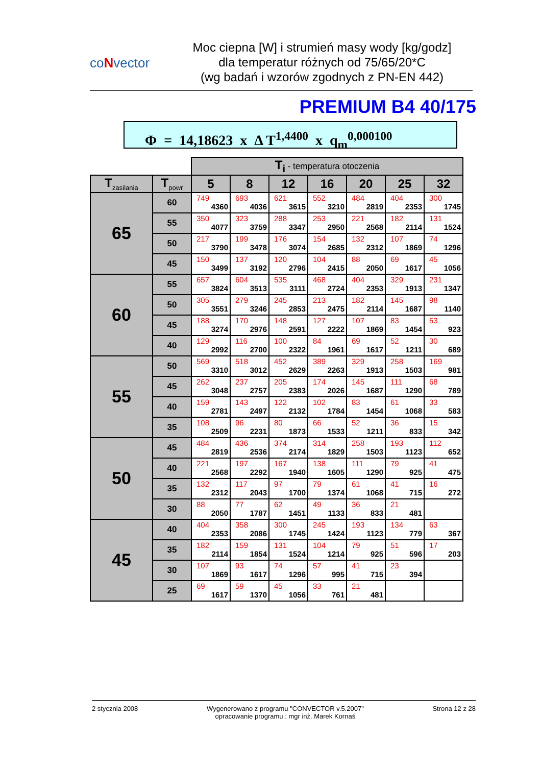coNvector
Moc ciepna [W] i strumień masy wody [kg/godz]
dla temperatur różnych od 75/65/20*C
(wg badań i wzorów zgodnych z PN-EN 442)
PREMIUM B4 40/175
Φ = 14,18623 x Δ T<sup>1,4400</sup> x q<sub>m</sub><sup>0,000100</sup>
| | | T<sub>i</sub> - temperatura otoczenia | | | | | | |
| T<sub>zasilania</sub> | T<sub>powr</sub> | 5 | 8 | 12 | 16 | 20 | 25 | 32 |
| 65 | 60 | 749 4360 | 693 4036 | 621 3615 | 552 3210 | 484 2819 | 404 2353 | 300 1745 |
| | 55 | 350 4077 | 323 3759 | 288 3347 | 253 2950 | 221 2568 | 182 2114 | 131 1524 |
| | 50 | 217 3790 | 199 3478 | 176 3074 | 154 2685 | 132 2312 | 107 1869 | 74 1296 |
| | 45 | 150 3499 | 137 3192 | 120 2796 | 104 2415 | 88 2050 | 69 1617 | 45 1056 |
| 60 | 55 | 657 3824 | 604 3513 | 535 3111 | 468 2724 | 404 2353 | 329 1913 | 231 1347 |
| | 50 | 305 3551 | 279 3246 | 245 2853 | 213 2475 | 182 2114 | 145 1687 | 98 1140 |
| | 45 | 188 3274 | 170 2976 | 148 2591 | 127 2222 | 107 1869 | 83 1454 | 53 923 |
| | 40 | 129 2992 | 116 2700 | 100 2322 | 84 1961 | 69 1617 | 52 1211 | 30 689 |
| 55 | 50 | 569 3310 | 518 3012 | 452 2629 | 389 2263 | 329 1913 | 258 1503 | 169 981 |
| | 45 | 262 3048 | 237 2757 | 205 2383 | 174 2026 | 145 1687 | 111 1290 | 68 789 |
| | 40 | 159 2781 | 143 2497 | 122 2132 | 102 1784 | 83 1454 | 61 1068 | 33 583 |
| | 35 | 108 2509 | 96 2231 | 80 1873 | 66 1533 | 52 1211 | 36 833 | 15 342 |
| 50 | 45 | 484 2819 | 436 2536 | 374 2174 | 314 1829 | 258 1503 | 193 1123 | 112 652 |
| | 40 | 221 2568 | 197 2292 | 167 1940 | 138 1605 | 111 1290 | 79 925 | 41 475 |
| | 35 | 132 2312 | 117 2043 | 97 1700 | 79 1374 | 61 1068 | 41 715 | 16 272 |
| | 30 | 88 2050 | 77 1787 | 62 1451 | 49 1133 | 36 833 | 21 481 | |
| 45 | 40 | 404 2353 | 358 2086 | 300 1745 | 245 1424 | 193 1123 | 134 779 | 63 367 |
| | 35 | 182 2114 | 159 1854 | 131 1524 | 104 1214 | 79 925 | 51 596 | 17 203 |
| | 30 | 107 1869 | 93 1617 | 74 1296 | 57 995 | 41 715 | 23 394 | |
| | 25 | 69 1617 | 59 1370 | 45 1056 | 33 761 | 21 481 | | |
2 stycznia 2008 Wygenerowano z programu "CONVECTOR v.5.2007"
opracowanie programu : mgr inż. Marek Kornaś
Strona 12 z 28